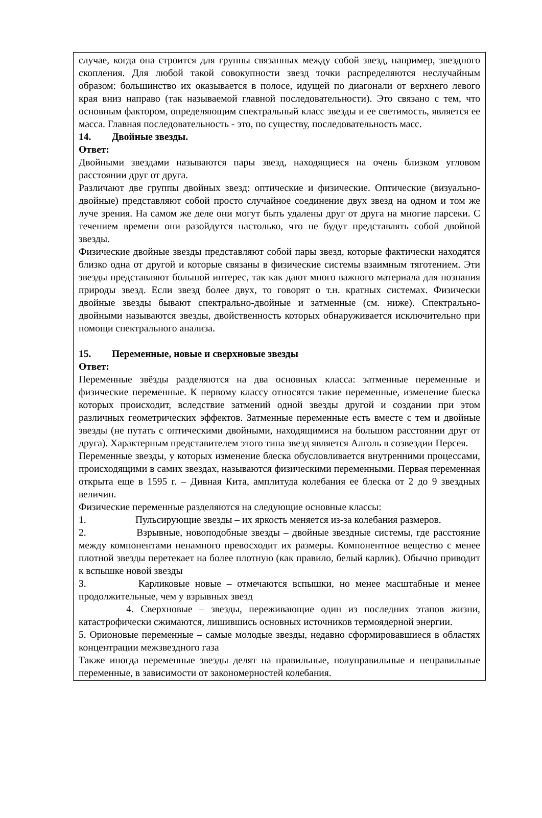случае, когда она строится для группы связанных между собой звезд, например, звездного скопления. Для любой такой совокупности звезд точки распределяются неслучайным образом: большинство их оказывается в полосе, идущей по диагонали от верхнего левого края вниз направо (так называемой главной последовательности). Это связано с тем, что основным фактором, определяющим спектральный класс звезды и ее светимость, является ее масса. Главная последовательность - это, по существу, последовательность масс.
14. Двойные звезды.
Ответ:
Двойными звездами называются пары звезд, находящиеся на очень близком угловом расстоянии друг от друга.
Различают две группы двойных звезд: оптические и физические. Оптические (визуально- двойные) представляют собой просто случайное соединение двух звезд на одном и том же луче зрения. На самом же деле они могут быть удалены друг от друга на многие парсеки. С течением времени они разойдутся настолько, что не будут представлять собой двойной звезды.
Физические двойные звезды представляют собой пары звезд, которые фактически находятся близко одна от другой и которые связаны в физические системы взаимным тяготением. Эти звезды представляют большой интерес, так как дают много важного материала для познания природы звезд. Если звезд более двух, то говорят о т.н. кратных системах. Физически двойные звезды бывают спектрально-двойные и затменные (см. ниже). Спектрально-двойными называются звезды, двойственность которых обнаруживается исключительно при помощи спектрального анализа.
15. Переменные, новые и сверхновые звезды
Ответ:
Переменные звёзды разделяются на два основных класса: затменные переменные и физические переменные. К первому классу относятся такие переменные, изменение блеска которых происходит, вследствие затмений одной звезды другой и создании при этом различных геометрических эффектов. Затменные переменные есть вместе с тем и двойные звезды (не путать с оптическими двойными, находящимися на большом расстоянии друг от друга). Характерным представителем этого типа звезд является Алголь в созвездии Персея.
Переменные звезды, у которых изменение блеска обусловливается внутренними процессами, происходящими в самих звездах, называются физическими переменными. Первая переменная открыта еще в 1595 г. – Дивная Кита, амплитуда колебания ее блеска от 2 до 9 звездных величин.
Физические переменные разделяются на следующие основные классы:
1. Пульсирующие звезды – их яркость меняется из-за колебания размеров.
2. Взрывные, новоподобные звезды – двойные звездные системы, где расстояние между компонентами ненамного превосходит их размеры. Компонентное вещество с менее плотной звезды перетекает на более плотную (как правило, белый карлик). Обычно приводит к вспышке новой звезды
3. Карликовые новые – отмечаются вспышки, но менее масштабные и менее продолжительные, чем у взрывных звезд
4. Сверхновые – звезды, переживающие один из последних этапов жизни, катастрофически сжимаются, лишившись основных источников термоядерной энергии.
5. Орионовые переменные – самые молодые звезды, недавно сформировавшиеся в областях концентрации межзвездного газа
Также иногда переменные звезды делят на правильные, полуправильные и неправильные переменные, в зависимости от закономерностей колебания.